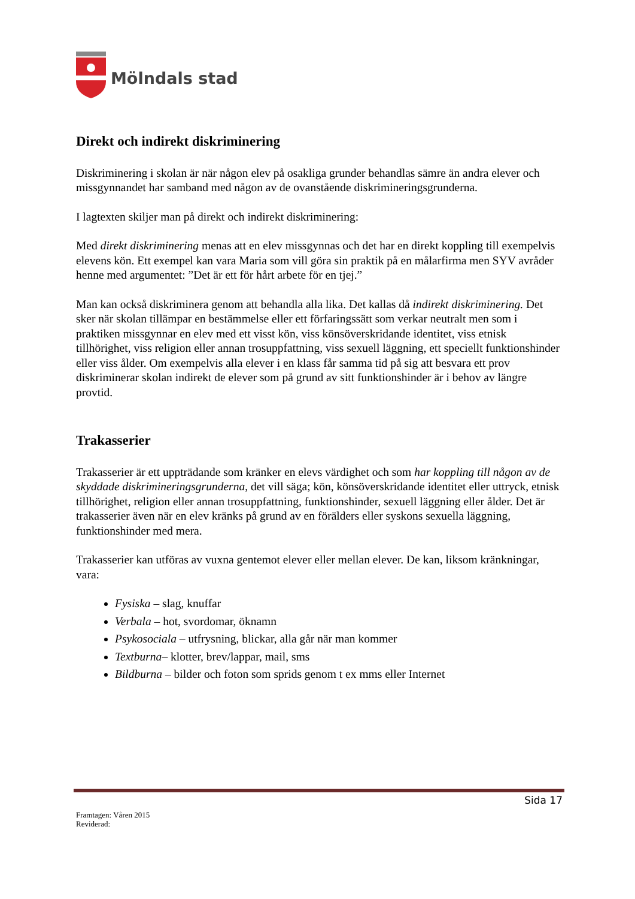Mölndals stad
Direkt och indirekt diskriminering
Diskriminering i skolan är när någon elev på osakliga grunder behandlas sämre än andra elever och missgynnandet har samband med någon av de ovanstående diskrimineringsgrunderna.
I lagtexten skiljer man på direkt och indirekt diskriminering:
Med direkt diskriminering menas att en elev missgynnas och det har en direkt koppling till exempelvis elevens kön. Ett exempel kan vara Maria som vill göra sin praktik på en målarfirma men SYV avråder henne med argumentet: ”Det är ett för hårt arbete för en tjej.”
Man kan också diskriminera genom att behandla alla lika. Det kallas då indirekt diskriminering. Det sker när skolan tillämpar en bestämmelse eller ett förfaringssätt som verkar neutralt men som i praktiken missgynnar en elev med ett visst kön, viss könsöverskridande identitet, viss etnisk tillhörighet, viss religion eller annan trosuppfattning, viss sexuell läggning, ett speciellt funktionshinder eller viss ålder. Om exempelvis alla elever i en klass får samma tid på sig att besvara ett prov diskriminerar skolan indirekt de elever som på grund av sitt funktionshinder är i behov av längre provtid.
Trakasserier
Trakasserier är ett uppträdande som kränker en elevs värdighet och som har koppling till någon av de skyddade diskrimineringsgrunderna, det vill säga; kön, könsöverskridande identitet eller uttryck, etnisk tillhörighet, religion eller annan trosuppfattning, funktionshinder, sexuell läggning eller ålder. Det är trakasserier även när en elev kränks på grund av en förälders eller syskons sexuella läggning, funktionshinder med mera.
Trakasserier kan utföras av vuxna gentemot elever eller mellan elever. De kan, liksom kränkningar, vara:
Fysiska – slag, knuffar
Verbala – hot, svordomar, öknamn
Psykosociala – utfrysning, blickar, alla går när man kommer
Textburna– klotter, brev/lappar, mail, sms
Bildburna – bilder och foton som sprids genom t ex mms eller Internet
Sida 17
Framtagen: Våren 2015
Reviderad: